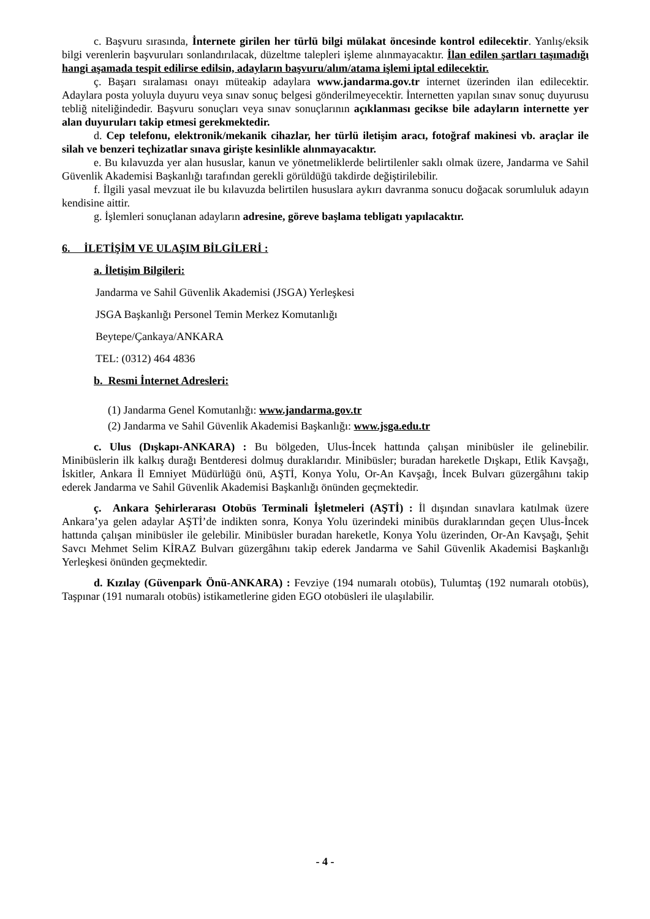c. Başvuru sırasında, İnternete girilen her türlü bilgi mülakat öncesinde kontrol edilecektir. Yanlış/eksik bilgi verenlerin başvuruları sonlandırılacak, düzeltme talepleri işleme alınmayacaktır. İlan edilen şartları taşımadığı hangi aşamada tespit edilirse edilsin, adayların başvuru/alım/atama işlemi iptal edilecektir.
ç. Başarı sıralaması onayı müteakip adaylara www.jandarma.gov.tr internet üzerinden ilan edilecektir. Adaylara posta yoluyla duyuru veya sınav sonuç belgesi gönderilmeyecektir. İnternetten yapılan sınav sonuç duyurusu tebliğ niteliğindedir. Başvuru sonuçları veya sınav sonuçlarının açıklanması gecikse bile adayların internette yer alan duyuruları takip etmesi gerekmektedir.
d. Cep telefonu, elektronik/mekanik cihazlar, her türlü iletişim aracı, fotoğraf makinesi vb. araçlar ile silah ve benzeri teçhizatlar sınava girişte kesinlikle alınmayacaktır.
e. Bu kılavuzda yer alan hususlar, kanun ve yönetmeliklerde belirtilenler saklı olmak üzere, Jandarma ve Sahil Güvenlik Akademisi Başkanlığı tarafından gerekli görüldüğü takdirde değiştirilebilir.
f. İlgili yasal mevzuat ile bu kılavuzda belirtilen hususlara aykırı davranma sonucu doğacak sorumluluk adayın kendisine aittir.
g. İşlemleri sonuçlanan adayların adresine, göreve başlama tebligatı yapılacaktır.
6. İLETİŞİM VE ULAŞIM BİLGİLERİ :
a. İletişim Bilgileri:
Jandarma ve Sahil Güvenlik Akademisi (JSGA) Yerleşkesi
JSGA Başkanlığı Personel Temin Merkez Komutanlığı
Beytepe/Çankaya/ANKARA
TEL: (0312) 464 4836
b. Resmi İnternet Adresleri:
(1) Jandarma Genel Komutanlığı: www.jandarma.gov.tr
(2) Jandarma ve Sahil Güvenlik Akademisi Başkanlığı: www.jsga.edu.tr
c. Ulus (Dışkapı-ANKARA) : Bu bölgeden, Ulus-İncek hattında çalışan minibüsler ile gelinebilir. Minibüslerin ilk kalkış durağı Bentderesi dolmuş duraklarıdır. Minibüsler; buradan hareketle Dışkapı, Etlik Kavşağı, İskitler, Ankara İl Emniyet Müdürlüğü önü, AŞTİ, Konya Yolu, Or-An Kavşağı, İncek Bulvarı güzergâhını takip ederek Jandarma ve Sahil Güvenlik Akademisi Başkanlığı önünden geçmektedir.
ç. Ankara Şehirlerarası Otobüs Terminali İşletmeleri (AŞTİ) : İl dışından sınavlara katılmak üzere Ankara’ya gelen adaylar AŞTİ’de indikten sonra, Konya Yolu üzerindeki minibüs duraklarından geçen Ulus-İncek hattında çalışan minibüsler ile gelebilir. Minibüsler buradan hareketle, Konya Yolu üzerinden, Or-An Kavşağı, Şehit Savcı Mehmet Selim KİRAZ Bulvarı güzergâhını takip ederek Jandarma ve Sahil Güvenlik Akademisi Başkanlığı Yerleşkesi önünden geçmektedir.
d. Kızılay (Güvenpark Önü-ANKARA) : Fevziye (194 numaralı otobüs), Tulumtaş (192 numaralı otobüs), Taşpınar (191 numaralı otobüs) istikametlerine giden EGO otobüsleri ile ulaşılabilir.
- 4 -